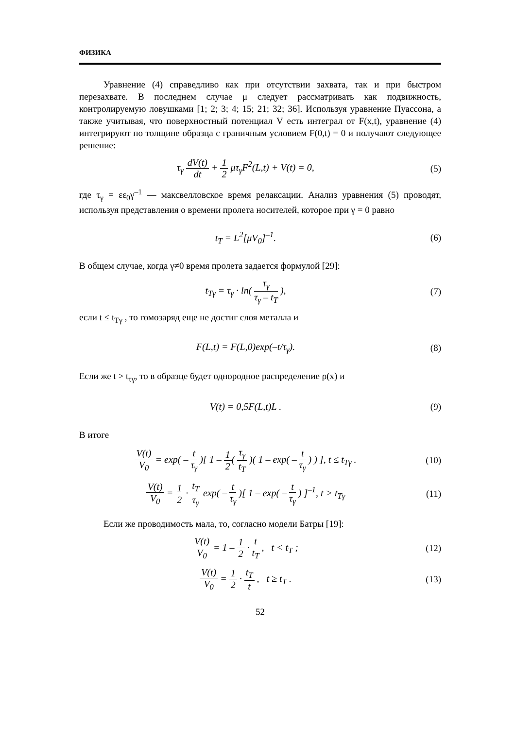ФИЗИКА
Уравнение (4) справедливо как при отсутствии захвата, так и при быстром перезахвате. В последнем случае μ следует рассматривать как подвижность, контролируемую ловушками [1; 2; 3; 4; 15; 21; 32; 36]. Используя уравнение Пуассона, а также учитывая, что поверхностный потенциал V есть интеграл от F(x,t), уравнение (4) интегрируют по толщине образца с граничным условием F(0,t) = 0 и получают следующее решение:
τ<sub>γ</sub> dV(t) dt + 1 2 μτ<sub>γ</sub>F<sup>2</sup>(L,t) + V(t) = 0,
(5)
где τ<sub>γ</sub> = εε<sub>0</sub>γ<sup>–1</sup> — максвелловское время релаксации. Анализ уравнения (5) проводят, используя представления о времени пролета носителей, которое при γ = 0 равно
t<sub>T</sub> = L<sup>2</sup>[μV<sub>0</sub>]<sup>–1</sup>. (6)
В общем случае, когда γ≠0 время пролета задается формулой [29]:
t<sub>Tγ</sub> = τ<sub>γ</sub> · ln( τ<sub>γ</sub> τ<sub>γ</sub> – t<sub>T</sub> ), (7)
если t ≤ t<sub>Tγ</sub> , то гомозаряд еще не достиг слоя металла и
F(L,t) = F(L,0)exp(–t/τ<sub>γ</sub>). (8)
Если же t > t<sub>τγ</sub>, то в образце будет однородное распределение ρ(x) и
V(t) = 0,5F(L,t)L . (9)
В итоге
V(t) V<sub>0</sub> = exp( – t τ<sub>γ</sub> )[ 1 – 1 2( τ<sub>γ</sub> t<sub>T</sub> )( 1 – exp( – t τ<sub>γ</sub> ) ) ], t ≤ t<sub>Tγ</sub> .
(10)
V(t) V<sub>0</sub> = 1 2 · t<sub>T</sub> τ<sub>γ</sub> exp( – t τ<sub>γ</sub> )[ 1 – exp( – t τ<sub>γ</sub> ) ]<sup>–1</sup>, t > t<sub>Tγ</sub>
(11)
Если же проводимость мала, то, согласно модели Батры [19]:
V(t) V<sub>0</sub> = 1 – 1 2 · t t<sub>T</sub> , t < t<sub>T</sub> ;
(12)
V(t) V<sub>0</sub> = 1 2 · t<sub>T</sub> t , t ≥ t<sub>T</sub> .
(13)
52